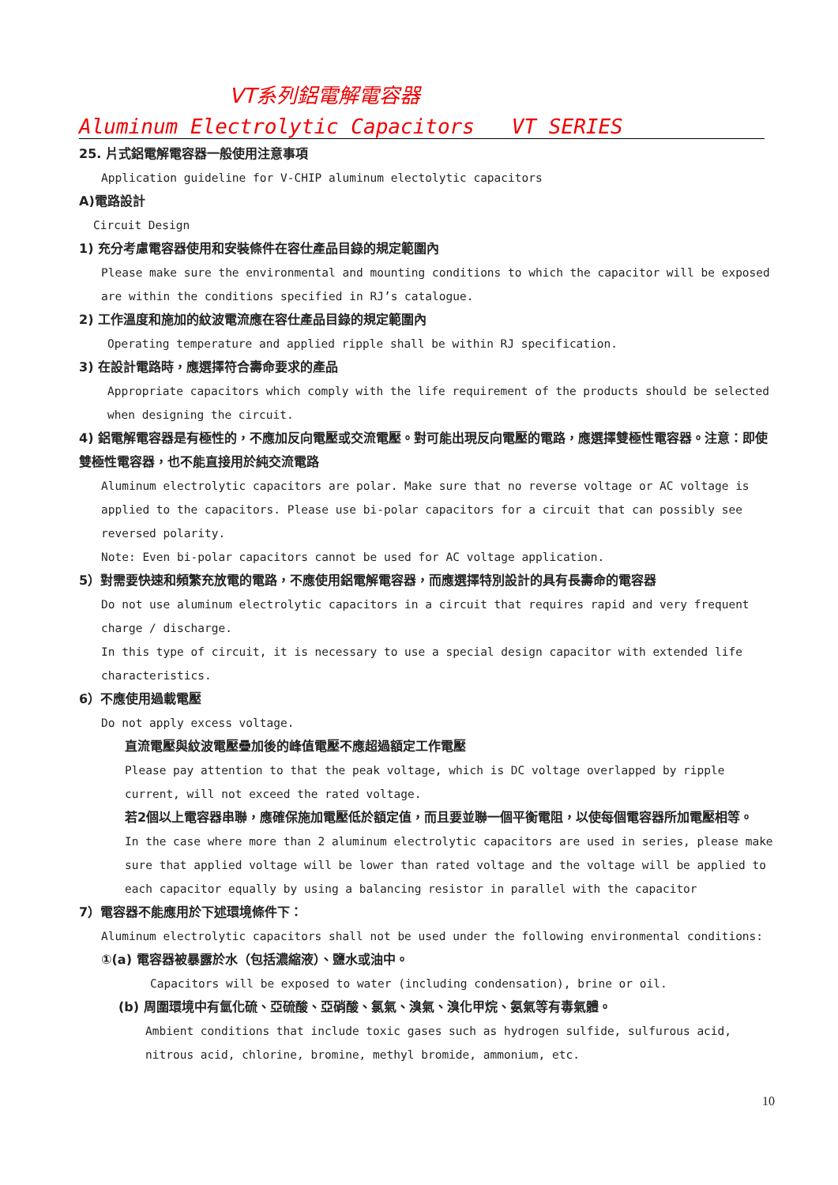VT系列鋁電解電容器
Aluminum Electrolytic Capacitors VT SERIES
25. 片式鋁電解電容器一般使用注意事項
Application guideline for V-CHIP aluminum electolytic capacitors
A)電路設計
Circuit Design
1) 充分考慮電容器使用和安裝條件在容仕產品目錄的規定範圍內
Please make sure the environmental and mounting conditions to which the capacitor will be exposed are within the conditions specified in RJ’s catalogue.
2) 工作溫度和施加的紋波電流應在容仕產品目錄的規定範圍內
Operating temperature and applied ripple shall be within RJ specification.
3) 在設計電路時，應選擇符合壽命要求的產品
Appropriate capacitors which comply with the life requirement of the products should be selected when designing the circuit.
4) 鋁電解電容器是有極性的，不應加反向電壓或交流電壓。對可能出現反向電壓的電路，應選擇雙極性電容器。注意：即使雙極性電容器，也不能直接用於純交流電路
Aluminum electrolytic capacitors are polar. Make sure that no reverse voltage or AC voltage is applied to the capacitors. Please use bi-polar capacitors for a circuit that can possibly see reversed polarity.
Note: Even bi-polar capacitors cannot be used for AC voltage application.
5）對需要快速和頻繁充放電的電路，不應使用鋁電解電容器，而應選擇特別設計的具有長壽命的電容器
Do not use aluminum electrolytic capacitors in a circuit that requires rapid and very frequent charge / discharge.
In this type of circuit, it is necessary to use a special design capacitor with extended life characteristics.
6）不應使用過載電壓
Do not apply excess voltage.
直流電壓與紋波電壓疊加後的峰值電壓不應超過額定工作電壓
Please pay attention to that the peak voltage, which is DC voltage overlapped by ripple current, will not exceed the rated voltage.
若2個以上電容器串聯，應確保施加電壓低於額定值，而且要並聯一個平衡電阻，以使每個電容器所加電壓相等。
In the case where more than 2 aluminum electrolytic capacitors are used in series, please make sure that applied voltage will be lower than rated voltage and the voltage will be applied to each capacitor equally by using a balancing resistor in parallel with the capacitor
7）電容器不能應用於下述環境條件下：
Aluminum electrolytic capacitors shall not be used under the following environmental conditions:
①(a) 電容器被暴露於水（包括濃縮液）、鹽水或油中。
Capacitors will be exposed to water (including condensation), brine or oil.
(b) 周圍環境中有氫化硫、亞硫酸、亞硝酸、氯氣、溴氣、溴化甲烷、氨氣等有毒氣體。
Ambient conditions that include toxic gases such as hydrogen sulfide, sulfurous acid, nitrous acid, chlorine, bromine, methyl bromide, ammonium, etc.
10